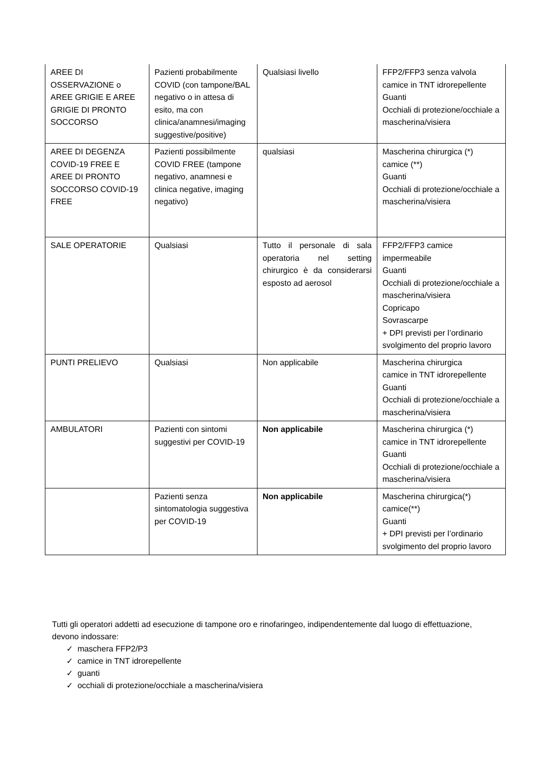| AREE DI OSSERVAZIONE o AREE GRIGIE E AREE GRIGIE DI PRONTO SOCCORSO | Pazienti probabilmente COVID (con tampone/BAL negativo o in attesa di esito, ma con clinica/anamnesi/imaging suggestive/positive) | Qualsiasi livello | FFP2/FFP3 senza valvola camice in TNT idrorepellente Guanti Occhiali di protezione/occhiale a mascherina/visiera |
| AREE DI DEGENZA COVID-19 FREE E AREE DI PRONTO SOCCORSO COVID-19 FREE | Pazienti possibilmente COVID FREE (tampone negativo, anamnesi e clinica negative, imaging negativo) | qualsiasi | Mascherina chirurgica (*) camice (**) Guanti Occhiali di protezione/occhiale a mascherina/visiera |
| SALE OPERATORIE | Qualsiasi | Tutto il personale di sala operatoria nel setting chirurgico è da considerarsi esposto ad aerosol | FFP2/FFP3 camice impermeabile Guanti Occhiali di protezione/occhiale a mascherina/visiera Copricapo Sovrascarpe + DPI previsti per l’ordinario svolgimento del proprio lavoro |
| PUNTI PRELIEVO | Qualsiasi | Non applicabile | Mascherina chirurgica camice in TNT idrorepellente Guanti Occhiali di protezione/occhiale a mascherina/visiera |
| AMBULATORI | Pazienti con sintomi suggestivi per COVID-19 | Non applicabile | Mascherina chirurgica (*) camice in TNT idrorepellente Guanti Occhiali di protezione/occhiale a mascherina/visiera |
| | Pazienti senza sintomatologia suggestiva per COVID-19 | Non applicabile | Mascherina chirurgica(*) camice(**) Guanti + DPI previsti per l’ordinario svolgimento del proprio lavoro |
Tutti gli operatori addetti ad esecuzione di tampone oro e rinofaringeo, indipendentemente dal luogo di effettuazione, devono indossare:
✓ maschera FFP2/P3
✓ camice in TNT idrorepellente
✓ guanti
✓ occhiali di protezione/occhiale a mascherina/visiera